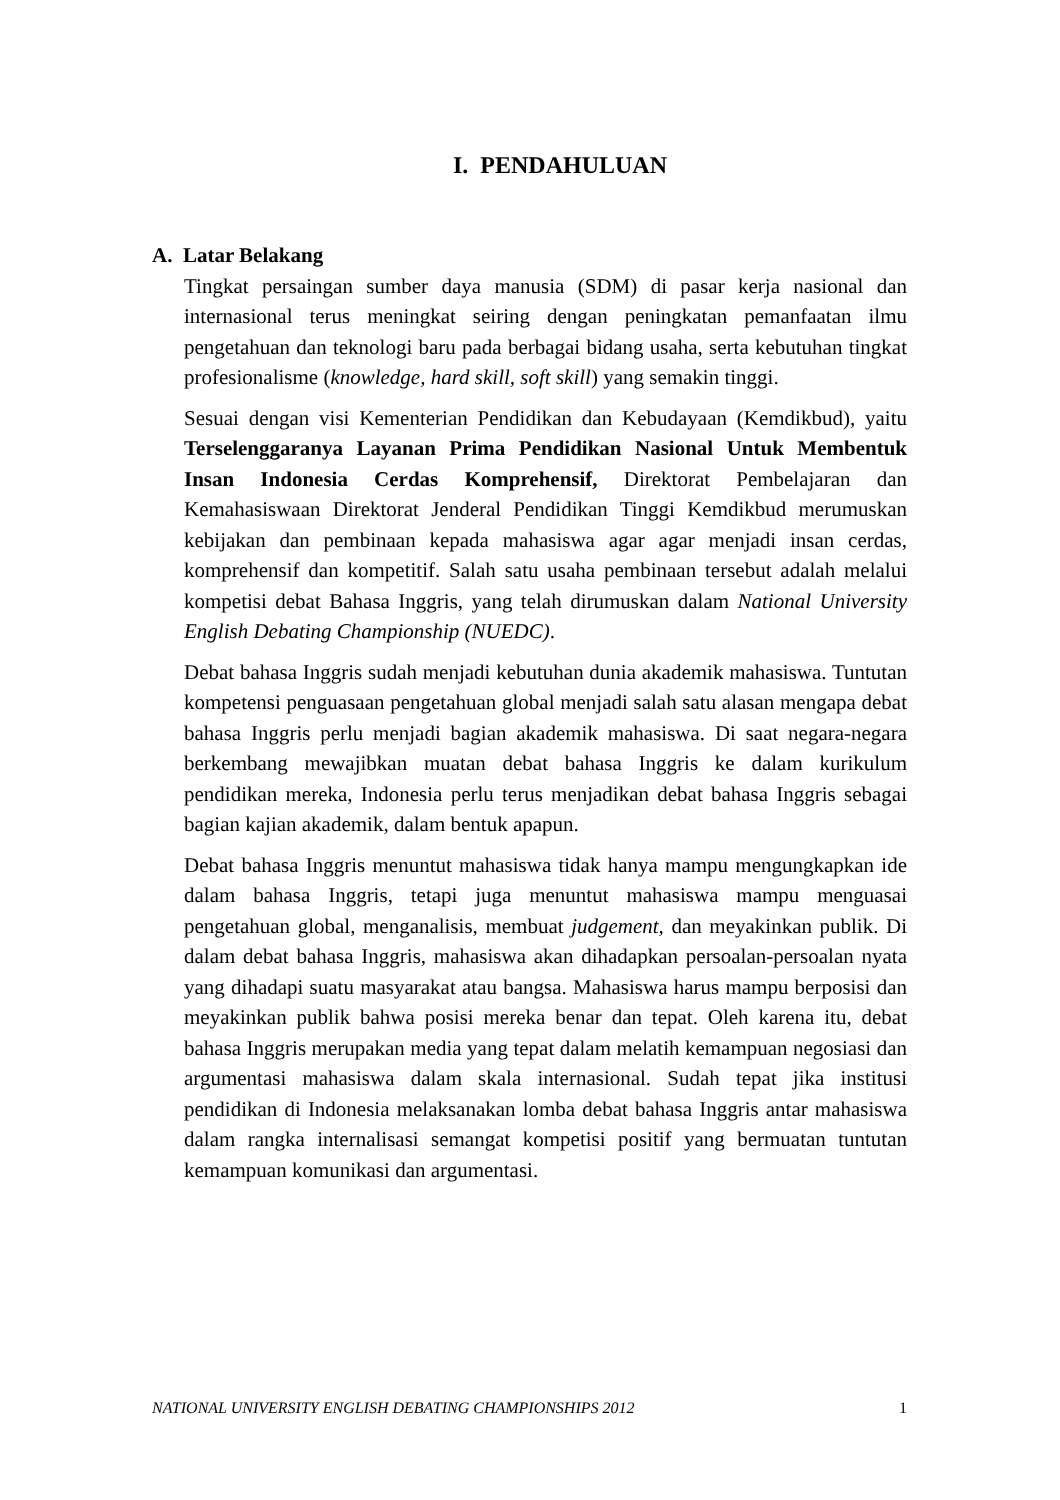I. PENDAHULUAN
A. Latar Belakang
Tingkat persaingan sumber daya manusia (SDM) di pasar kerja nasional dan internasional terus meningkat seiring dengan peningkatan pemanfaatan ilmu pengetahuan dan teknologi baru pada berbagai bidang usaha, serta kebutuhan tingkat profesionalisme (knowledge, hard skill, soft skill) yang semakin tinggi.
Sesuai dengan visi Kementerian Pendidikan dan Kebudayaan (Kemdikbud), yaitu Terselenggaranya Layanan Prima Pendidikan Nasional Untuk Membentuk Insan Indonesia Cerdas Komprehensif, Direktorat Pembelajaran dan Kemahasiswaan Direktorat Jenderal Pendidikan Tinggi Kemdikbud merumuskan kebijakan dan pembinaan kepada mahasiswa agar agar menjadi insan cerdas, komprehensif dan kompetitif. Salah satu usaha pembinaan tersebut adalah melalui kompetisi debat Bahasa Inggris, yang telah dirumuskan dalam National University English Debating Championship (NUEDC).
Debat bahasa Inggris sudah menjadi kebutuhan dunia akademik mahasiswa. Tuntutan kompetensi penguasaan pengetahuan global menjadi salah satu alasan mengapa debat bahasa Inggris perlu menjadi bagian akademik mahasiswa. Di saat negara-negara berkembang mewajibkan muatan debat bahasa Inggris ke dalam kurikulum pendidikan mereka, Indonesia perlu terus menjadikan debat bahasa Inggris sebagai bagian kajian akademik, dalam bentuk apapun.
Debat bahasa Inggris menuntut mahasiswa tidak hanya mampu mengungkapkan ide dalam bahasa Inggris, tetapi juga menuntut mahasiswa mampu menguasai pengetahuan global, menganalisis, membuat judgement, dan meyakinkan publik. Di dalam debat bahasa Inggris, mahasiswa akan dihadapkan persoalan-persoalan nyata yang dihadapi suatu masyarakat atau bangsa. Mahasiswa harus mampu berposisi dan meyakinkan publik bahwa posisi mereka benar dan tepat. Oleh karena itu, debat bahasa Inggris merupakan media yang tepat dalam melatih kemampuan negosiasi dan argumentasi mahasiswa dalam skala internasional. Sudah tepat jika institusi pendidikan di Indonesia melaksanakan lomba debat bahasa Inggris antar mahasiswa dalam rangka internalisasi semangat kompetisi positif yang bermuatan tuntutan kemampuan komunikasi dan argumentasi.
NATIONAL UNIVERSITY ENGLISH DEBATING CHAMPIONSHIPS 2012 1